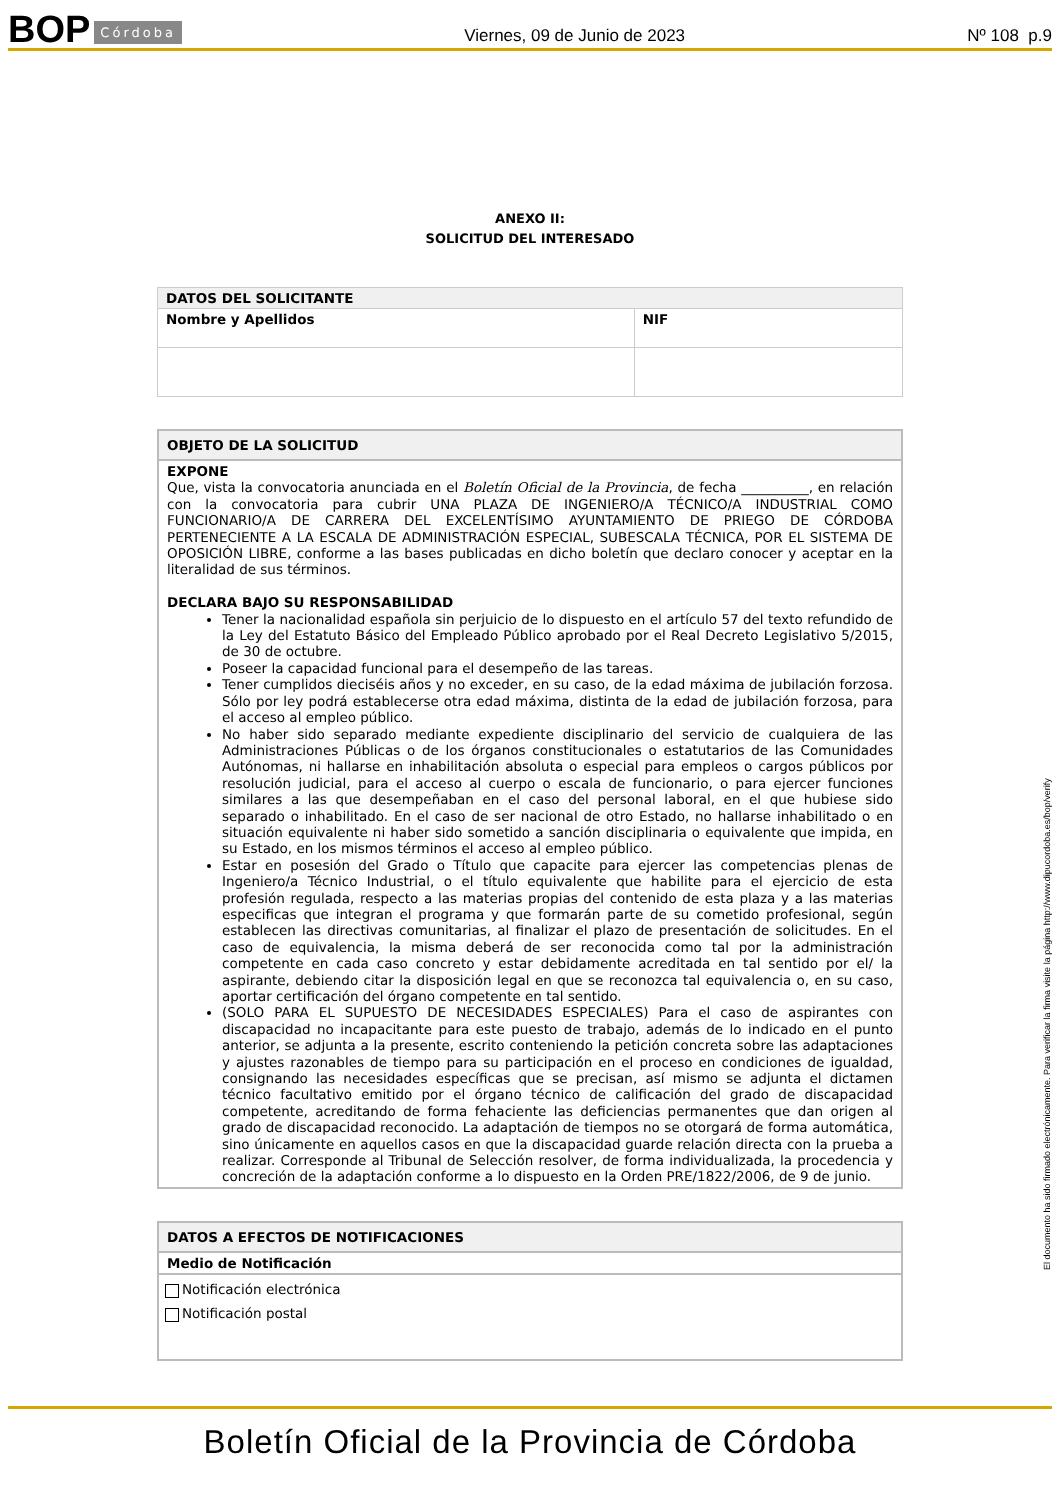BOP Córdoba Viernes, 09 de Junio de 2023 Nº 108 p.9
ANEXO II:
SOLICITUD DEL INTERESADO
| DATOS DEL SOLICITANTE | |
| --- | --- |
| Nombre y Apellidos | NIF |
OBJETO DE LA SOLICITUD
EXPONE
Que, vista la convocatoria anunciada en el Boletín Oficial de la Provincia, de fecha __________, en relación con la convocatoria para cubrir UNA PLAZA DE INGENIERO/A TÉCNICO/A INDUSTRIAL COMO FUNCIONARIO/A DE CARRERA DEL EXCELENTÍSIMO AYUNTAMIENTO DE PRIEGO DE CÓRDOBA PERTENECIENTE A LA ESCALA DE ADMINISTRACIÓN ESPECIAL, SUBESCALA TÉCNICA, POR EL SISTEMA DE OPOSICIÓN LIBRE, conforme a las bases publicadas en dicho boletín que declaro conocer y aceptar en la literalidad de sus términos.
DECLARA BAJO SU RESPONSABILIDAD
Tener la nacionalidad española sin perjuicio de lo dispuesto en el artículo 57 del texto refundido de la Ley del Estatuto Básico del Empleado Público aprobado por el Real Decreto Legislativo 5/2015, de 30 de octubre.
Poseer la capacidad funcional para el desempeño de las tareas.
Tener cumplidos dieciséis años y no exceder, en su caso, de la edad máxima de jubilación forzosa. Sólo por ley podrá establecerse otra edad máxima, distinta de la edad de jubilación forzosa, para el acceso al empleo público.
No haber sido separado mediante expediente disciplinario del servicio de cualquiera de las Administraciones Públicas o de los órganos constitucionales o estatutarios de las Comunidades Autónomas, ni hallarse en inhabilitación absoluta o especial para empleos o cargos públicos por resolución judicial, para el acceso al cuerpo o escala de funcionario, o para ejercer funciones similares a las que desempeñaban en el caso del personal laboral, en el que hubiese sido separado o inhabilitado. En el caso de ser nacional de otro Estado, no hallarse inhabilitado o en situación equivalente ni haber sido sometido a sanción disciplinaria o equivalente que impida, en su Estado, en los mismos términos el acceso al empleo público.
Estar en posesión del Grado o Título que capacite para ejercer las competencias plenas de Ingeniero/a Técnico Industrial, o el título equivalente que habilite para el ejercicio de esta profesión regulada, respecto a las materias propias del contenido de esta plaza y a las materias especificas que integran el programa y que formarán parte de su cometido profesional, según establecen las directivas comunitarias, al finalizar el plazo de presentación de solicitudes. En el caso de equivalencia, la misma deberá de ser reconocida como tal por la administración competente en cada caso concreto y estar debidamente acreditada en tal sentido por el/ la aspirante, debiendo citar la disposición legal en que se reconozca tal equivalencia o, en su caso, aportar certificación del órgano competente en tal sentido.
(SOLO PARA EL SUPUESTO DE NECESIDADES ESPECIALES) Para el caso de aspirantes con discapacidad no incapacitante para este puesto de trabajo, además de lo indicado en el punto anterior, se adjunta a la presente, escrito conteniendo la petición concreta sobre las adaptaciones y ajustes razonables de tiempo para su participación en el proceso en condiciones de igualdad, consignando las necesidades específicas que se precisan, así mismo se adjunta el dictamen técnico facultativo emitido por el órgano técnico de calificación del grado de discapacidad competente, acreditando de forma fehaciente las deficiencias permanentes que dan origen al grado de discapacidad reconocido. La adaptación de tiempos no se otorgará de forma automática, sino únicamente en aquellos casos en que la discapacidad guarde relación directa con la prueba a realizar. Corresponde al Tribunal de Selección resolver, de forma individualizada, la procedencia y concreción de la adaptación conforme a lo dispuesto en la Orden PRE/1822/2006, de 9 de junio.
DATOS A EFECTOS DE NOTIFICACIONES
Medio de Notificación
Notificación electrónica
Notificación postal
El documento ha sido firmado electrónicamente. Para verificar la firma visite la página http://www.dipucordoba.es/bop/verify
Boletín Oficial de la Provincia de Córdoba